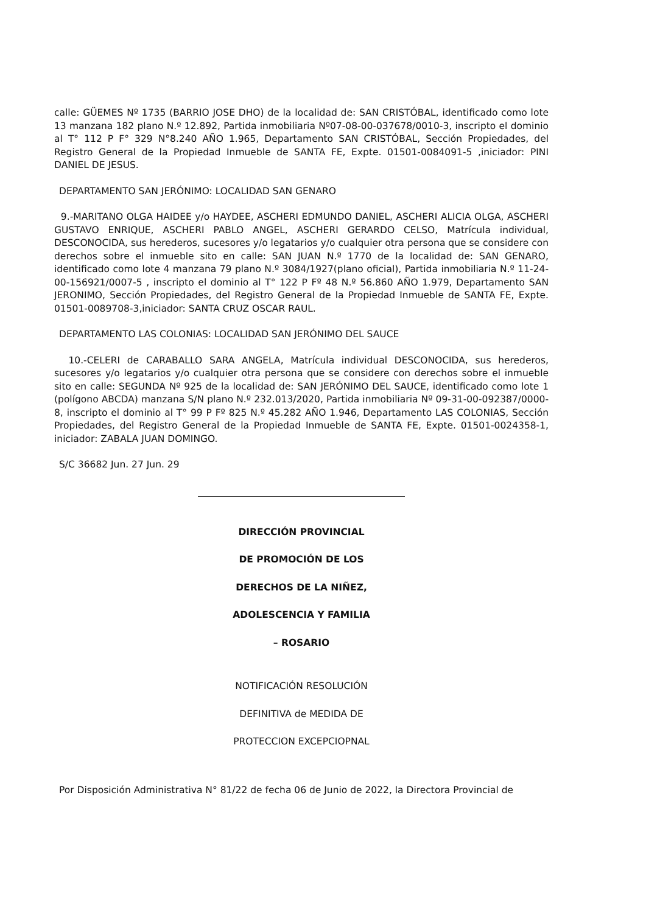calle: GÜEMES Nº 1735 (BARRIO JOSE DHO) de la localidad de: SAN CRISTÓBAL, identificado como lote 13 manzana 182 plano N.º 12.892, Partida inmobiliaria Nº07-08-00-037678/0010-3, inscripto el dominio al T° 112 P F° 329 N°8.240 AÑO 1.965, Departamento SAN CRISTÓBAL, Sección Propiedades, del Registro General de la Propiedad Inmueble de SANTA FE, Expte. 01501-0084091-5 ,iniciador: PINI DANIEL DE JESUS.
DEPARTAMENTO SAN JERÓNIMO: LOCALIDAD SAN GENARO
9.-MARITANO OLGA HAIDEE y/o HAYDEE, ASCHERI EDMUNDO DANIEL, ASCHERI ALICIA OLGA, ASCHERI GUSTAVO ENRIQUE, ASCHERI PABLO ANGEL, ASCHERI GERARDO CELSO, Matrícula individual, DESCONOCIDA, sus herederos, sucesores y/o legatarios y/o cualquier otra persona que se considere con derechos sobre el inmueble sito en calle: SAN JUAN N.º 1770 de la localidad de: SAN GENARO, identificado como lote 4 manzana 79 plano N.º 3084/1927(plano oficial), Partida inmobiliaria N.º 11-24-00-156921/0007-5 , inscripto el dominio al T° 122 P Fº 48 N.º 56.860 AÑO 1.979, Departamento SAN JERONIMO, Sección Propiedades, del Registro General de la Propiedad Inmueble de SANTA FE, Expte. 01501-0089708-3,iniciador: SANTA CRUZ OSCAR RAUL.
DEPARTAMENTO LAS COLONIAS: LOCALIDAD SAN JERÓNIMO DEL SAUCE
10.-CELERI de CARABALLO SARA ANGELA, Matrícula individual DESCONOCIDA, sus herederos, sucesores y/o legatarios y/o cualquier otra persona que se considere con derechos sobre el inmueble sito en calle: SEGUNDA Nº 925 de la localidad de: SAN JERÓNIMO DEL SAUCE, identificado como lote 1 (polígono ABCDA) manzana S/N plano N.º 232.013/2020, Partida inmobiliaria Nº 09-31-00-092387/0000-8, inscripto el dominio al T° 99 P Fº 825 N.º 45.282 AÑO 1.946, Departamento LAS COLONIAS, Sección Propiedades, del Registro General de la Propiedad Inmueble de SANTA FE, Expte. 01501-0024358-1, iniciador: ZABALA JUAN DOMINGO.
S/C 36682 Jun. 27 Jun. 29
DIRECCIÓN PROVINCIAL
DE PROMOCIÓN DE LOS
DERECHOS DE LA NIÑEZ,
ADOLESCENCIA Y FAMILIA
– ROSARIO
NOTIFICACIÓN RESOLUCIÓN
DEFINITIVA de MEDIDA DE
PROTECCION EXCEPCIOPNAL
Por Disposición Administrativa N° 81/22 de fecha 06 de Junio de 2022, la Directora Provincial de